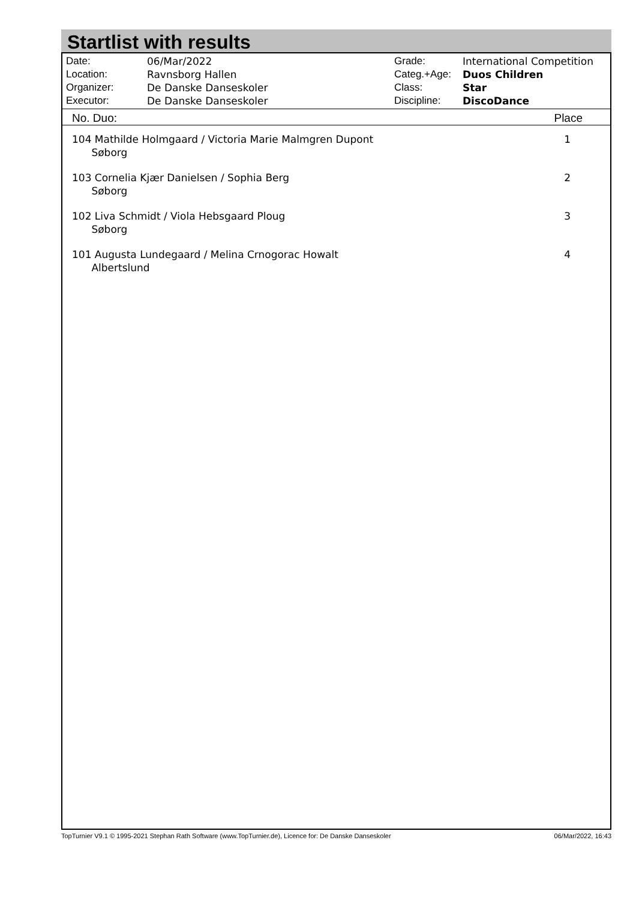Startlist with results
| Date: | 06/Mar/2022 |
| Location: | Ravnsborg Hallen |
| Organizer: | De Danske Danseskoler |
| Executor: | De Danske Danseskoler |
| Grade: | International Competition |
| Categ.+Age: | Duos Children |
| Class: | Star |
| Discipline: | DiscoDance |
| No. Duo: | Place |
| --- | --- |
| 104 Mathilde Holmgaard / Victoria Marie Malmgren Dupont Søborg | 1 |
| 103 Cornelia Kjær Danielsen / Sophia Berg Søborg | 2 |
| 102 Liva Schmidt / Viola Hebsgaard Ploug Søborg | 3 |
| 101 Augusta Lundegaard / Melina Crnogorac Howalt Albertslund | 4 |
TopTurnier V9.1 © 1995-2021 Stephan Rath Software (www.TopTurnier.de), Licence for: De Danske Danseskoler 06/Mar/2022, 16:43